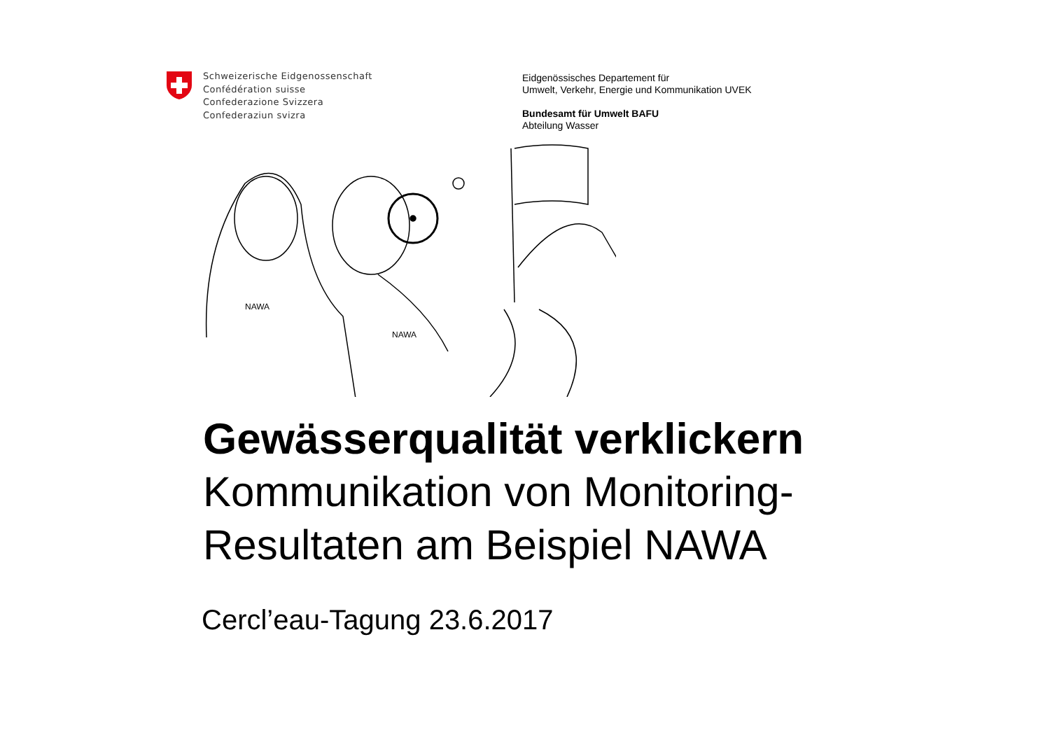Schweizerische Eidgenossenschaft
Confédération suisse
Confederazione Svizzera
Confederaziun svizra
Eidgenössisches Departement für
Umwelt, Verkehr, Energie und Kommunikation UVEK
Bundesamt für Umwelt BAFU
Abteilung Wasser
NAWA
NAWA
Gewässerqualität verklickern
Kommunikation von Monitoring-
Resultaten am Beispiel NAWA
Cercl’eau-Tagung 23.6.2017